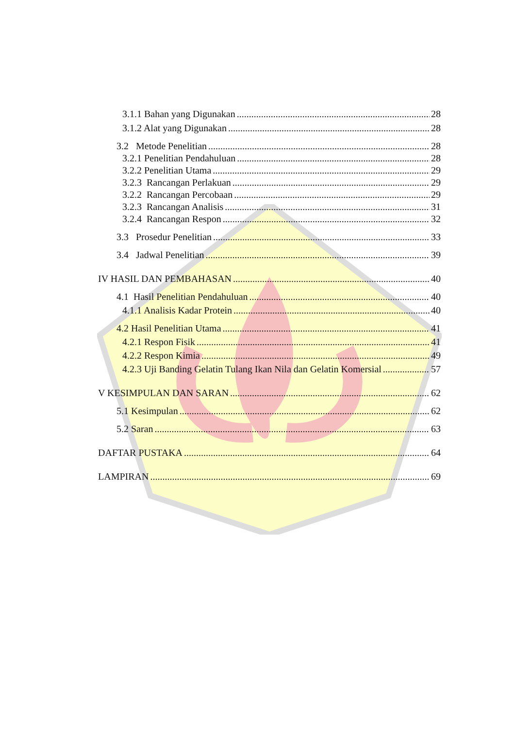3.1.1 Bahan yang Digunakan 28
3.1.2 Alat yang Digunakan 28
3.2 Metode Penelitian 28
3.2.1 Penelitian Pendahuluan 28
3.2.2 Penelitian Utama 29
3.2.3 Rancangan Perlakuan 29
3.2.2 Rancangan Percobaan 29
3.2.3 Rancangan Analisis 31
3.2.4 Rancangan Respon 32
3.3 Prosedur Penelitian 33
3.4 Jadwal Penelitian 39
IV HASIL DAN PEMBAHASAN 40
4.1 Hasil Penelitian Pendahuluan 40
4.1.1 Analisis Kadar Protein 40
4.2 Hasil Penelitian Utama 41
4.2.1 Respon Fisik 41
4.2.2 Respon Kimia 49
4.2.3 Uji Banding Gelatin Tulang Ikan Nila dan Gelatin Komersial 57
V KESIMPULAN DAN SARAN 62
5.1 Kesimpulan 62
5.2 Saran 63
DAFTAR PUSTAKA 64
LAMPIRAN 69